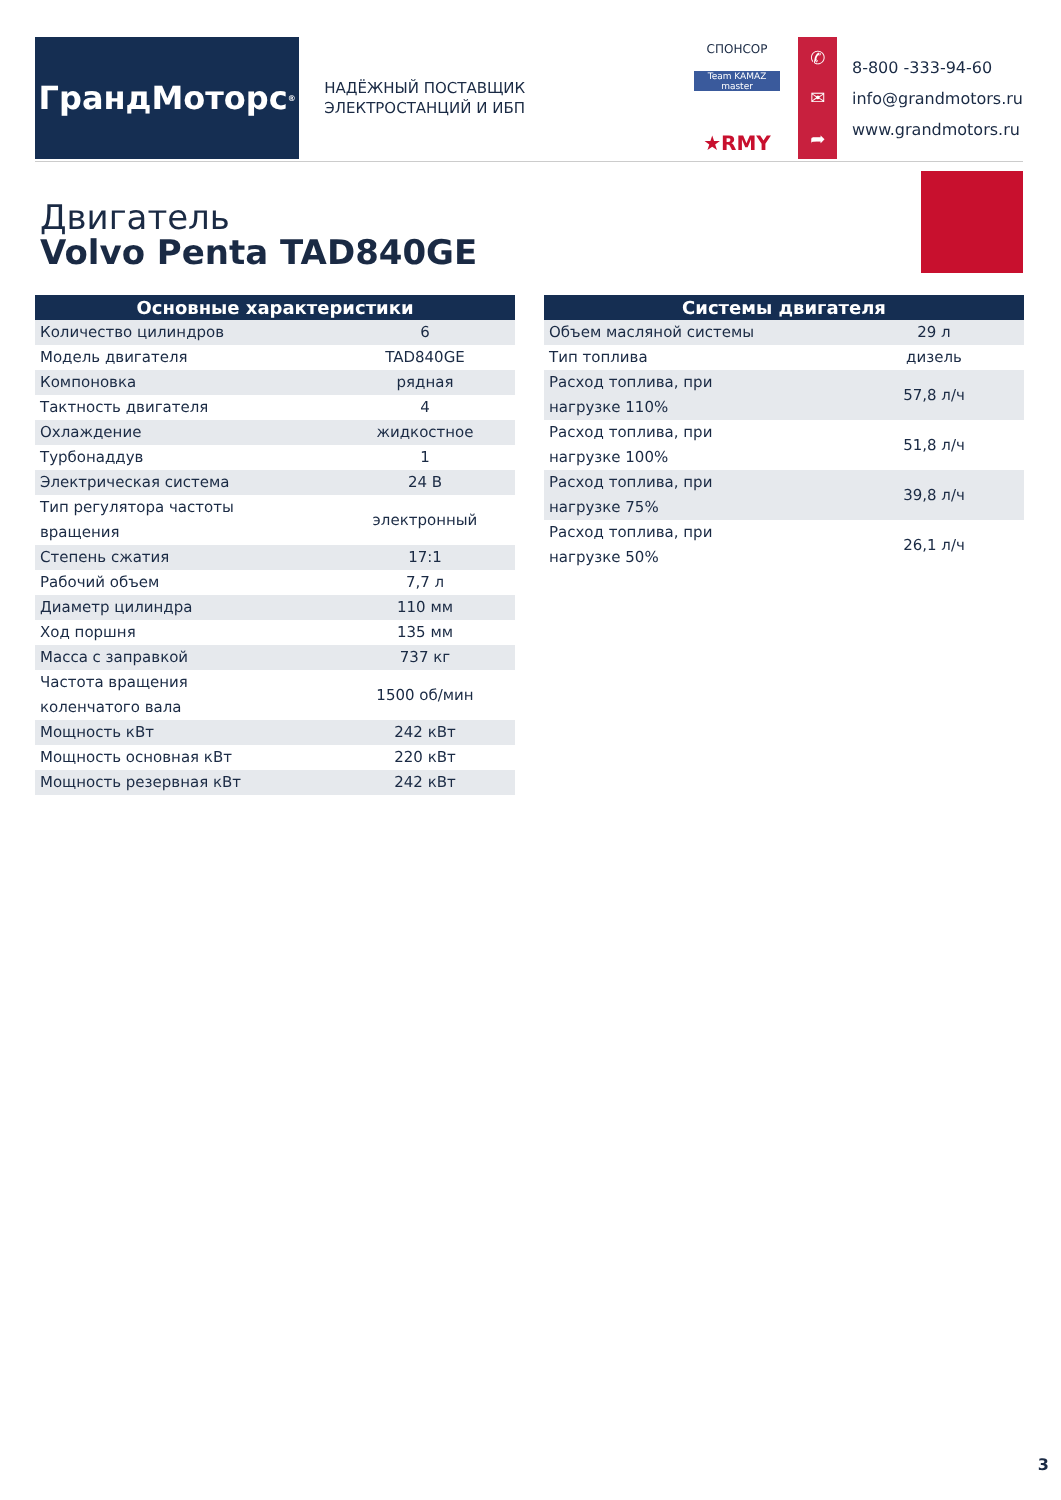ГрандМоторс<sup>®</sup>
НАДЁЖНЫЙ ПОСТАВЩИК
ЭЛЕКТРОСТАНЦИЙ И ИБП
СПОНСОР
Team KAMAZ master
★RMY
✆
✉
➦
8-800 -333-94-60
info@grandmotors.ru
www.grandmotors.ru
Двигатель
Volvo Penta TAD840GE
| Основные характеристики | |
| --- | --- |
| Количество цилиндров | 6 |
| Модель двигателя | TAD840GE |
| Компоновка | рядная |
| Тактность двигателя | 4 |
| Охлаждение | жидкостное |
| Турбонаддув | 1 |
| Электрическая система | 24 В |
| Тип регулятора частоты вращения | электронный |
| Степень сжатия | 17:1 |
| Рабочий объем | 7,7 л |
| Диаметр цилиндра | 110 мм |
| Ход поршня | 135 мм |
| Масса с заправкой | 737 кг |
| Частота вращения коленчатого вала | 1500 об/мин |
| Мощность кВт | 242 кВт |
| Мощность основная кВт | 220 кВт |
| Мощность резервная кВт | 242 кВт |
| Системы двигателя | |
| --- | --- |
| Объем масляной системы | 29 л |
| Тип топлива | дизель |
| Расход топлива, при нагрузке 110% | 57,8 л/ч |
| Расход топлива, при нагрузке 100% | 51,8 л/ч |
| Расход топлива, при нагрузке 75% | 39,8 л/ч |
| Расход топлива, при нагрузке 50% | 26,1 л/ч |
3